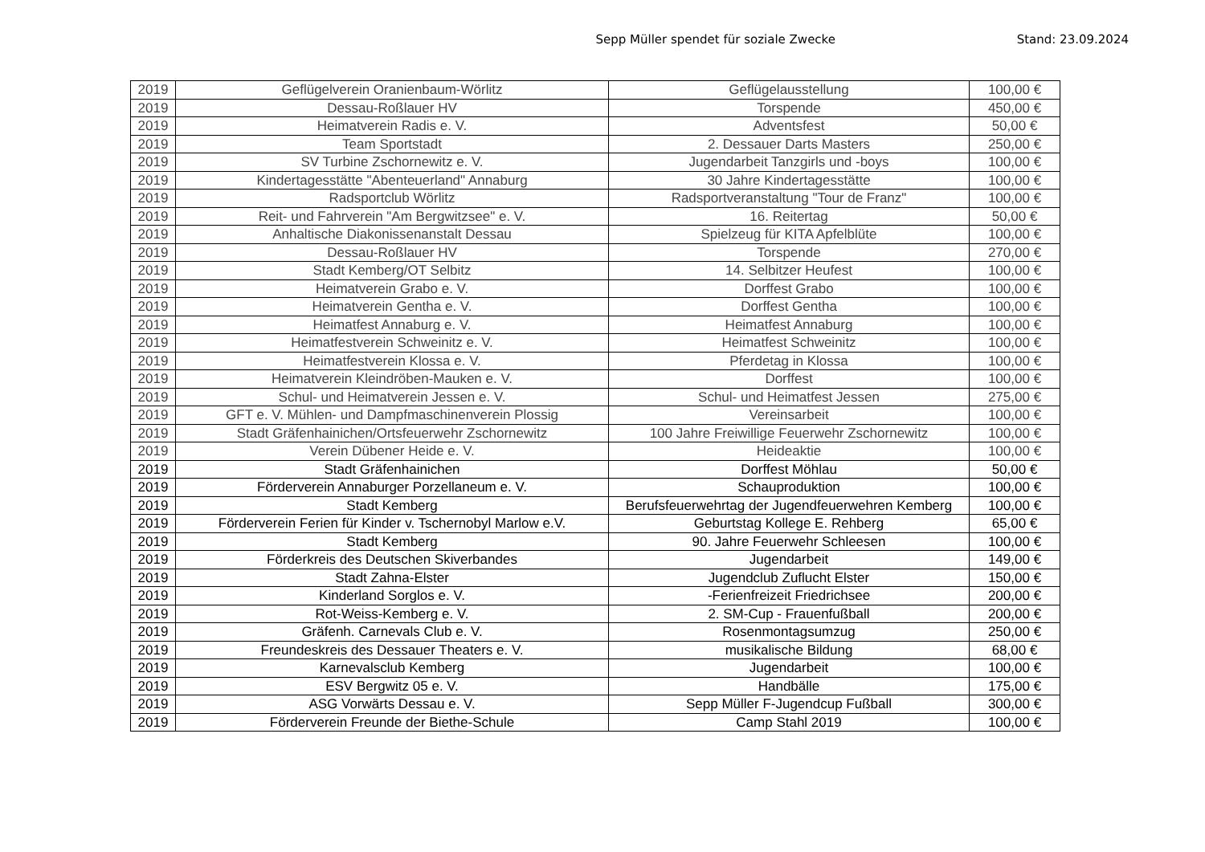Sepp Müller spendet für soziale Zwecke
Stand: 23.09.2024
| 2019 | Geflügelverein Oranienbaum-Wörlitz | Geflügelausstellung | 100,00 € |
| 2019 | Dessau-Roßlauer HV | Torspende | 450,00 € |
| 2019 | Heimatverein Radis e. V. | Adventsfest | 50,00 € |
| 2019 | Team Sportstadt | 2. Dessauer Darts Masters | 250,00 € |
| 2019 | SV Turbine Zschornewitz e. V. | Jugendarbeit Tanzgirls und -boys | 100,00 € |
| 2019 | Kindertagesstätte "Abenteuerland" Annaburg | 30 Jahre Kindertagesstätte | 100,00 € |
| 2019 | Radsportclub Wörlitz | Radsportveranstaltung "Tour de Franz" | 100,00 € |
| 2019 | Reit- und Fahrverein "Am Bergwitzsee" e. V. | 16. Reitertag | 50,00 € |
| 2019 | Anhaltische Diakonissenanstalt Dessau | Spielzeug für KITA Apfelblüte | 100,00 € |
| 2019 | Dessau-Roßlauer HV | Torspende | 270,00 € |
| 2019 | Stadt Kemberg/OT Selbitz | 14. Selbitzer Heufest | 100,00 € |
| 2019 | Heimatverein Grabo e. V. | Dorffest Grabo | 100,00 € |
| 2019 | Heimatverein Gentha e. V. | Dorffest Gentha | 100,00 € |
| 2019 | Heimatfest Annaburg e. V. | Heimatfest Annaburg | 100,00 € |
| 2019 | Heimatfestverein Schweinitz e. V. | Heimatfest Schweinitz | 100,00 € |
| 2019 | Heimatfestverein Klossa e. V. | Pferdetag in Klossa | 100,00 € |
| 2019 | Heimatverein Kleindröben-Mauken e. V. | Dorffest | 100,00 € |
| 2019 | Schul- und Heimatverein Jessen e. V. | Schul- und Heimatfest Jessen | 275,00 € |
| 2019 | GFT e. V. Mühlen- und Dampfmaschinenverein Plossig | Vereinsarbeit | 100,00 € |
| 2019 | Stadt Gräfenhainichen/Ortsfeuerwehr Zschornewitz | 100 Jahre Freiwillige Feuerwehr Zschornewitz | 100,00 € |
| 2019 | Verein Dübener Heide e. V. | Heideaktie | 100,00 € |
| 2019 | Stadt Gräfenhainichen | Dorffest Möhlau | 50,00 € |
| 2019 | Förderverein Annaburger Porzellaneum e. V. | Schauproduktion | 100,00 € |
| 2019 | Stadt Kemberg | Berufsfeuerwehrtag der Jugendfeuerwehren Kemberg | 100,00 € |
| 2019 | Förderverein Ferien für Kinder v. Tschernobyl Marlow e.V. | Geburtstag Kollege E. Rehberg | 65,00 € |
| 2019 | Stadt Kemberg | 90. Jahre Feuerwehr Schleesen | 100,00 € |
| 2019 | Förderkreis des Deutschen Skiverbandes | Jugendarbeit | 149,00 € |
| 2019 | Stadt Zahna-Elster | Jugendclub Zuflucht Elster | 150,00 € |
| 2019 | Kinderland Sorglos e. V. | -Ferienfreizeit Friedrichsee | 200,00 € |
| 2019 | Rot-Weiss-Kemberg e. V. | 2. SM-Cup - Frauenfußball | 200,00 € |
| 2019 | Gräfenh. Carnevals Club e. V. | Rosenmontagsumzug | 250,00 € |
| 2019 | Freundeskreis des Dessauer Theaters e. V. | musikalische Bildung | 68,00 € |
| 2019 | Karnevalsclub Kemberg | Jugendarbeit | 100,00 € |
| 2019 | ESV Bergwitz 05 e. V. | Handbälle | 175,00 € |
| 2019 | ASG Vorwärts Dessau e. V. | Sepp Müller F-Jugendcup Fußball | 300,00 € |
| 2019 | Förderverein Freunde der Biethe-Schule | Camp Stahl 2019 | 100,00 € |